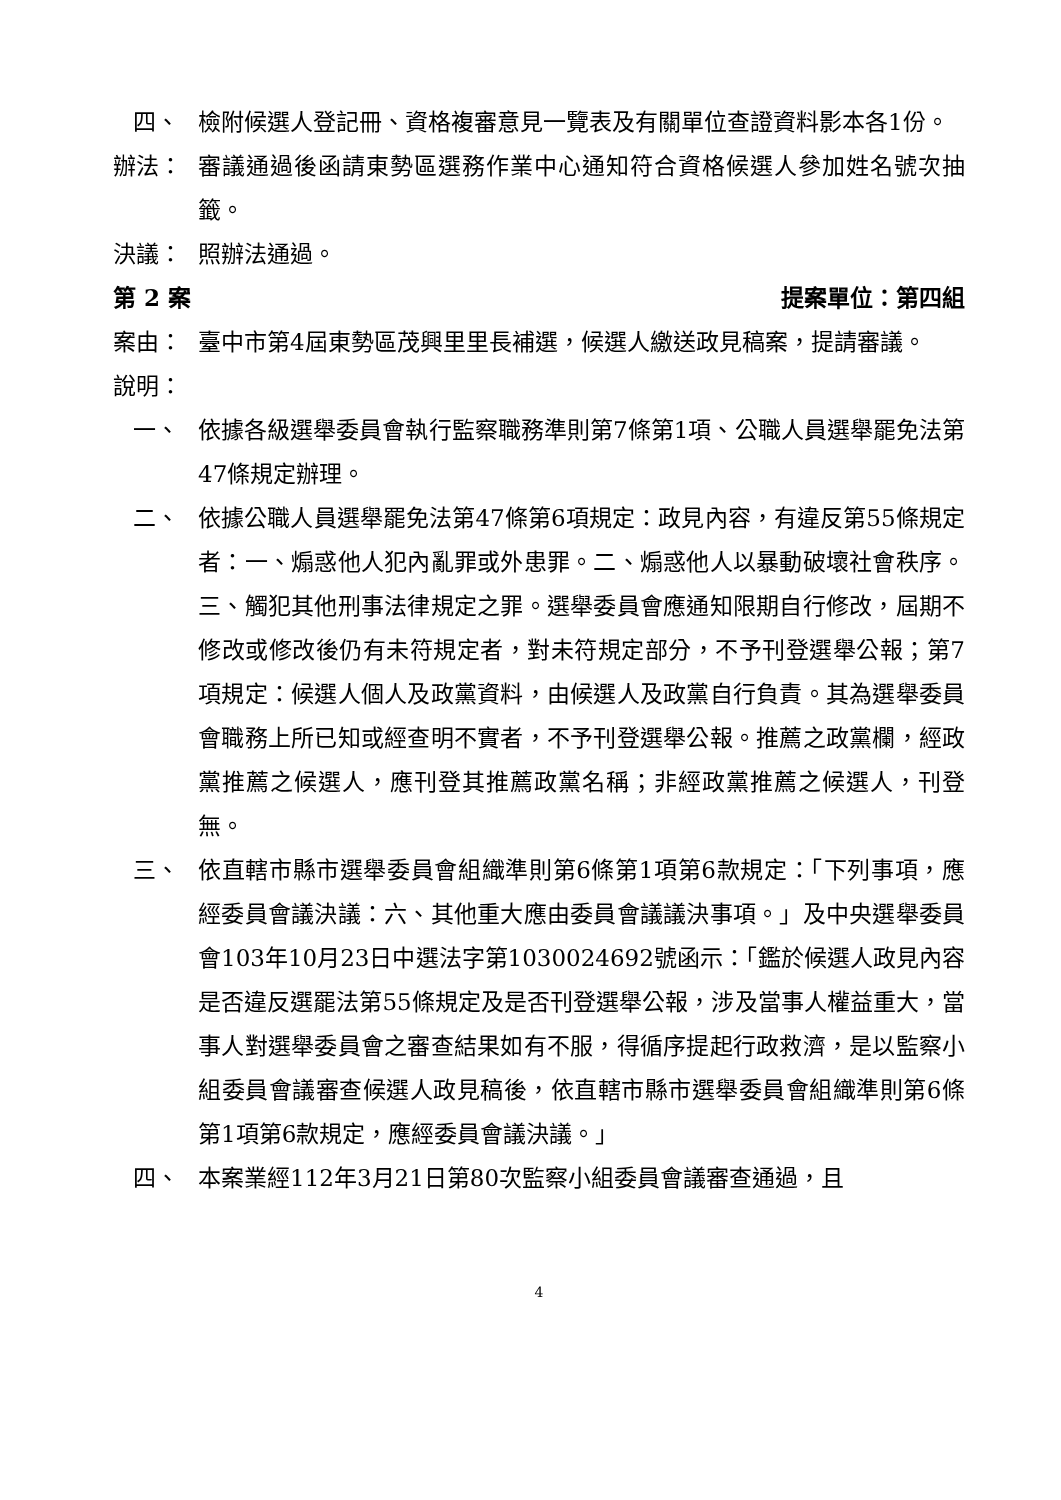四、 檢附候選人登記冊、資格複審意見一覽表及有關單位查證資料影本各1份。
辦法： 審議通過後函請東勢區選務作業中心通知符合資格候選人參加姓名號次抽籤。
決議： 照辦法通過。
第 2 案 提案單位：第四組
案由： 臺中市第4屆東勢區茂興里里長補選，候選人繳送政見稿案，提請審議。
說明：
一、 依據各級選舉委員會執行監察職務準則第7條第1項、公職人員選舉罷免法第47條規定辦理。
二、 依據公職人員選舉罷免法第47條第6項規定：政見內容，有違反第55條規定者：一、煽惑他人犯內亂罪或外患罪。二、煽惑他人以暴動破壞社會秩序。三、觸犯其他刑事法律規定之罪。選舉委員會應通知限期自行修改，屆期不修改或修改後仍有未符規定者，對未符規定部分，不予刊登選舉公報；第7項規定：候選人個人及政黨資料，由候選人及政黨自行負責。其為選舉委員會職務上所已知或經查明不實者，不予刊登選舉公報。推薦之政黨欄，經政黨推薦之候選人，應刊登其推薦政黨名稱；非經政黨推薦之候選人，刊登無。
三、 依直轄市縣市選舉委員會組織準則第6條第1項第6款規定：「下列事項，應經委員會議決議：六、其他重大應由委員會議議決事項。」及中央選舉委員會103年10月23日中選法字第1030024692號函示：「鑑於候選人政見內容是否違反選罷法第55條規定及是否刊登選舉公報，涉及當事人權益重大，當事人對選舉委員會之審查結果如有不服，得循序提起行政救濟，是以監察小組委員會議審查候選人政見稿後，依直轄市縣市選舉委員會組織準則第6條第1項第6款規定，應經委員會議決議。」
四、 本案業經112年3月21日第80次監察小組委員會議審查通過，且
4